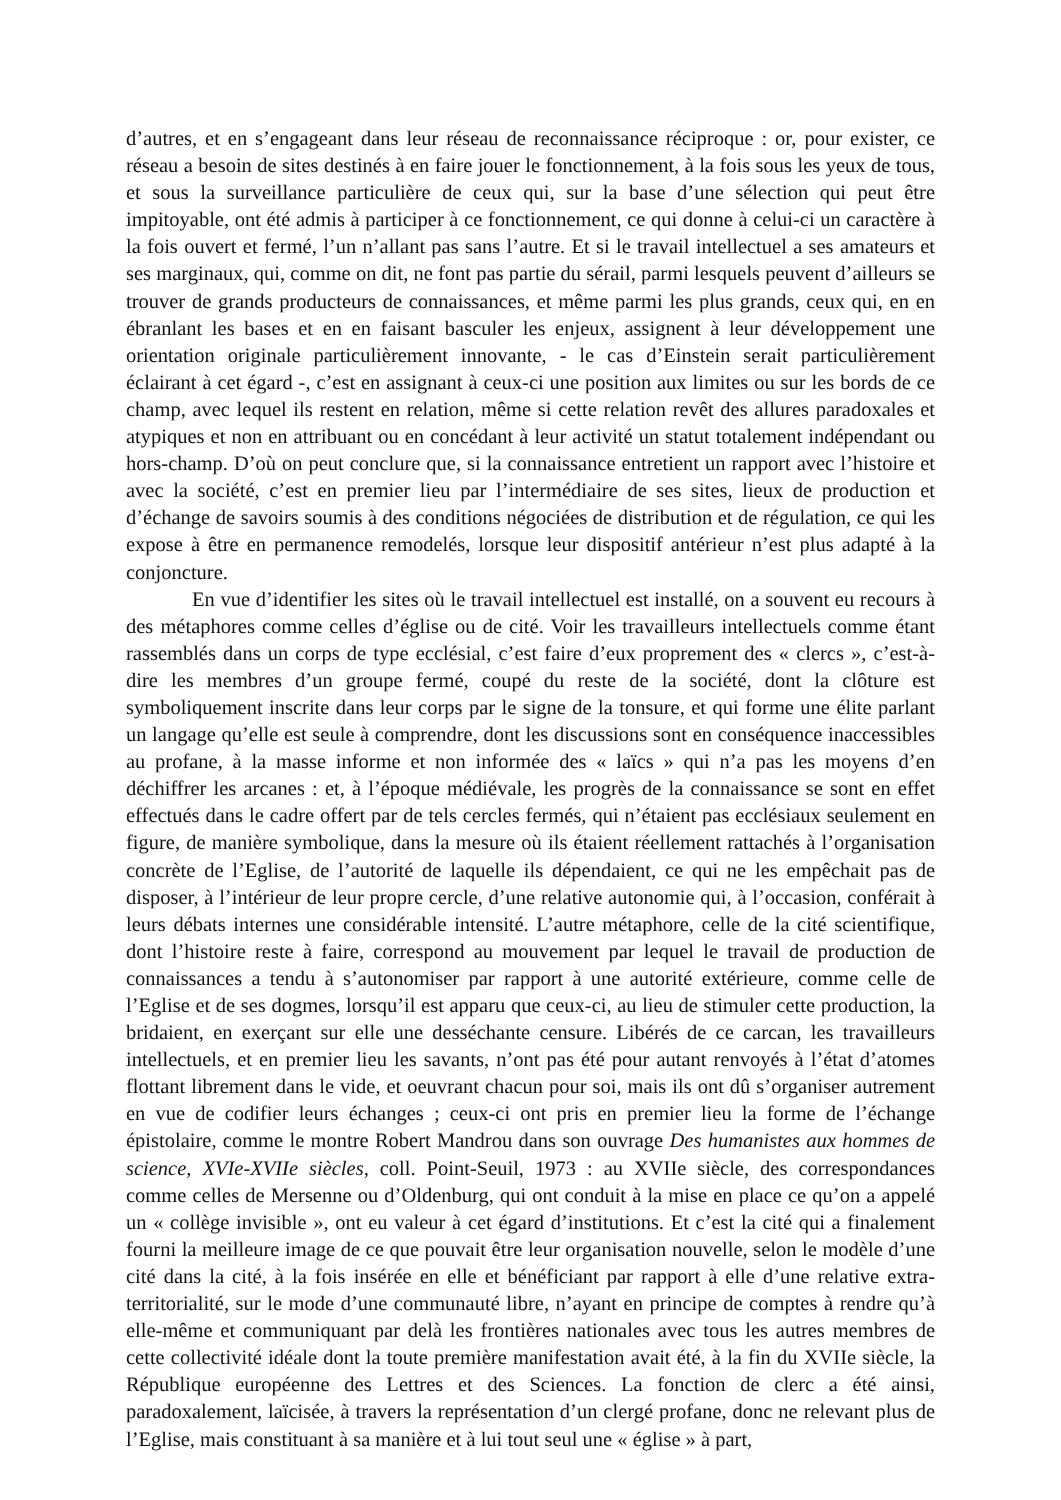d’autres, et en s’engageant dans leur réseau de reconnaissance réciproque : or, pour exister, ce réseau a besoin de sites destinés à en faire jouer le fonctionnement, à la fois sous les yeux de tous, et sous la surveillance particulière de ceux qui, sur la base d’une sélection qui peut être impitoyable, ont été admis à participer à ce fonctionnement, ce qui donne à celui-ci un caractère à la fois ouvert et fermé, l’un n’allant pas sans l’autre. Et si le travail intellectuel a ses amateurs et ses marginaux, qui, comme on dit, ne font pas partie du sérail, parmi lesquels peuvent d’ailleurs se trouver de grands producteurs de connaissances, et même parmi les plus grands, ceux qui, en en ébranlant les bases et en en faisant basculer les enjeux, assignent à leur développement une orientation originale particulièrement innovante, - le cas d’Einstein serait particulièrement éclairant à cet égard -, c’est en assignant à ceux-ci une position aux limites ou sur les bords de ce champ, avec lequel ils restent en relation, même si cette relation revêt des allures paradoxales et atypiques et non en attribuant ou en concédant à leur activité un statut totalement indépendant ou hors-champ. D’où on peut conclure que, si la connaissance entretient un rapport avec l’histoire et avec la société, c’est en premier lieu par l’intermédiaire de ses sites, lieux de production et d’échange de savoirs soumis à des conditions négociées de distribution et de régulation, ce qui les expose à être en permanence remodelés, lorsque leur dispositif antérieur n’est plus adapté à la conjoncture.
En vue d’identifier les sites où le travail intellectuel est installé, on a souvent eu recours à des métaphores comme celles d’église ou de cité. Voir les travailleurs intellectuels comme étant rassemblés dans un corps de type ecclésial, c’est faire d’eux proprement des « clercs », c’est-à-dire les membres d’un groupe fermé, coupé du reste de la société, dont la clôture est symboliquement inscrite dans leur corps par le signe de la tonsure, et qui forme une élite parlant un langage qu’elle est seule à comprendre, dont les discussions sont en conséquence inaccessibles au profane, à la masse informe et non informée des « laïcs » qui n’a pas les moyens d’en déchiffrer les arcanes : et, à l’époque médiévale, les progrès de la connaissance se sont en effet effectués dans le cadre offert par de tels cercles fermés, qui n’étaient pas ecclésiaux seulement en figure, de manière symbolique, dans la mesure où ils étaient réellement rattachés à l’organisation concrète de l’Eglise, de l’autorité de laquelle ils dépendaient, ce qui ne les empêchait pas de disposer, à l’intérieur de leur propre cercle, d’une relative autonomie qui, à l’occasion, conférait à leurs débats internes une considérable intensité. L’autre métaphore, celle de la cité scientifique, dont l’histoire reste à faire, correspond au mouvement par lequel le travail de production de connaissances a tendu à s’autonomiser par rapport à une autorité extérieure, comme celle de l’Eglise et de ses dogmes, lorsqu’il est apparu que ceux-ci, au lieu de stimuler cette production, la bridaient, en exerçant sur elle une desséchante censure. Libérés de ce carcan, les travailleurs intellectuels, et en premier lieu les savants, n’ont pas été pour autant renvoyés à l’état d’atomes flottant librement dans le vide, et oeuvrant chacun pour soi, mais ils ont dû s’organiser autrement en vue de codifier leurs échanges ; ceux-ci ont pris en premier lieu la forme de l’échange épistolaire, comme le montre Robert Mandrou dans son ouvrage Des humanistes aux hommes de science, XVIe-XVIIe siècles, coll. Point-Seuil, 1973 : au XVIIe siècle, des correspondances comme celles de Mersenne ou d’Oldenburg, qui ont conduit à la mise en place ce qu’on a appelé un « collège invisible », ont eu valeur à cet égard d’institutions. Et c’est la cité qui a finalement fourni la meilleure image de ce que pouvait être leur organisation nouvelle, selon le modèle d’une cité dans la cité, à la fois insérée en elle et bénéficiant par rapport à elle d’une relative extra-territorialité, sur le mode d’une communauté libre, n’ayant en principe de comptes à rendre qu’à elle-même et communiquant par delà les frontières nationales avec tous les autres membres de cette collectivité idéale dont la toute première manifestation avait été, à la fin du XVIIe siècle, la République européenne des Lettres et des Sciences. La fonction de clerc a été ainsi, paradoxalement, laïcisée, à travers la représentation d’un clergé profane, donc ne relevant plus de l’Eglise, mais constituant à sa manière et à lui tout seul une « église » à part,